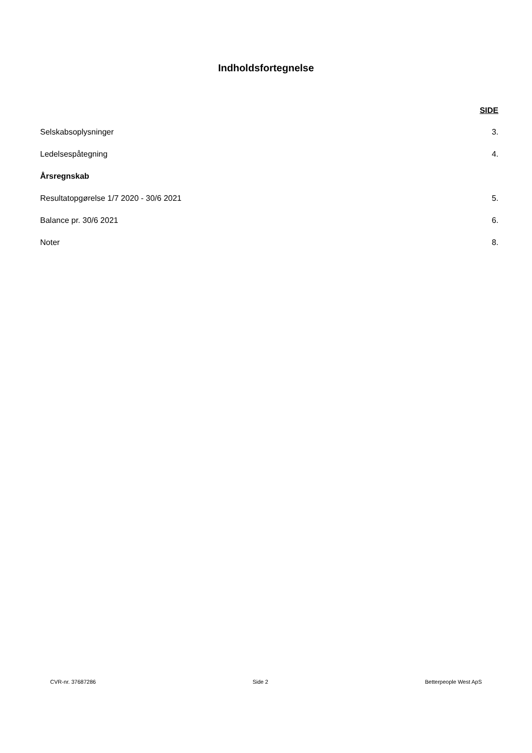Indholdsfortegnelse
SIDE
Selskabsoplysninger 3.
Ledelsespåtegning 4.
Årsregnskab
Resultatopgørelse 1/7 2020 - 30/6 2021 5.
Balance pr. 30/6 2021 6.
Noter 8.
CVR-nr. 37687286 Side 2 Betterpeople West ApS